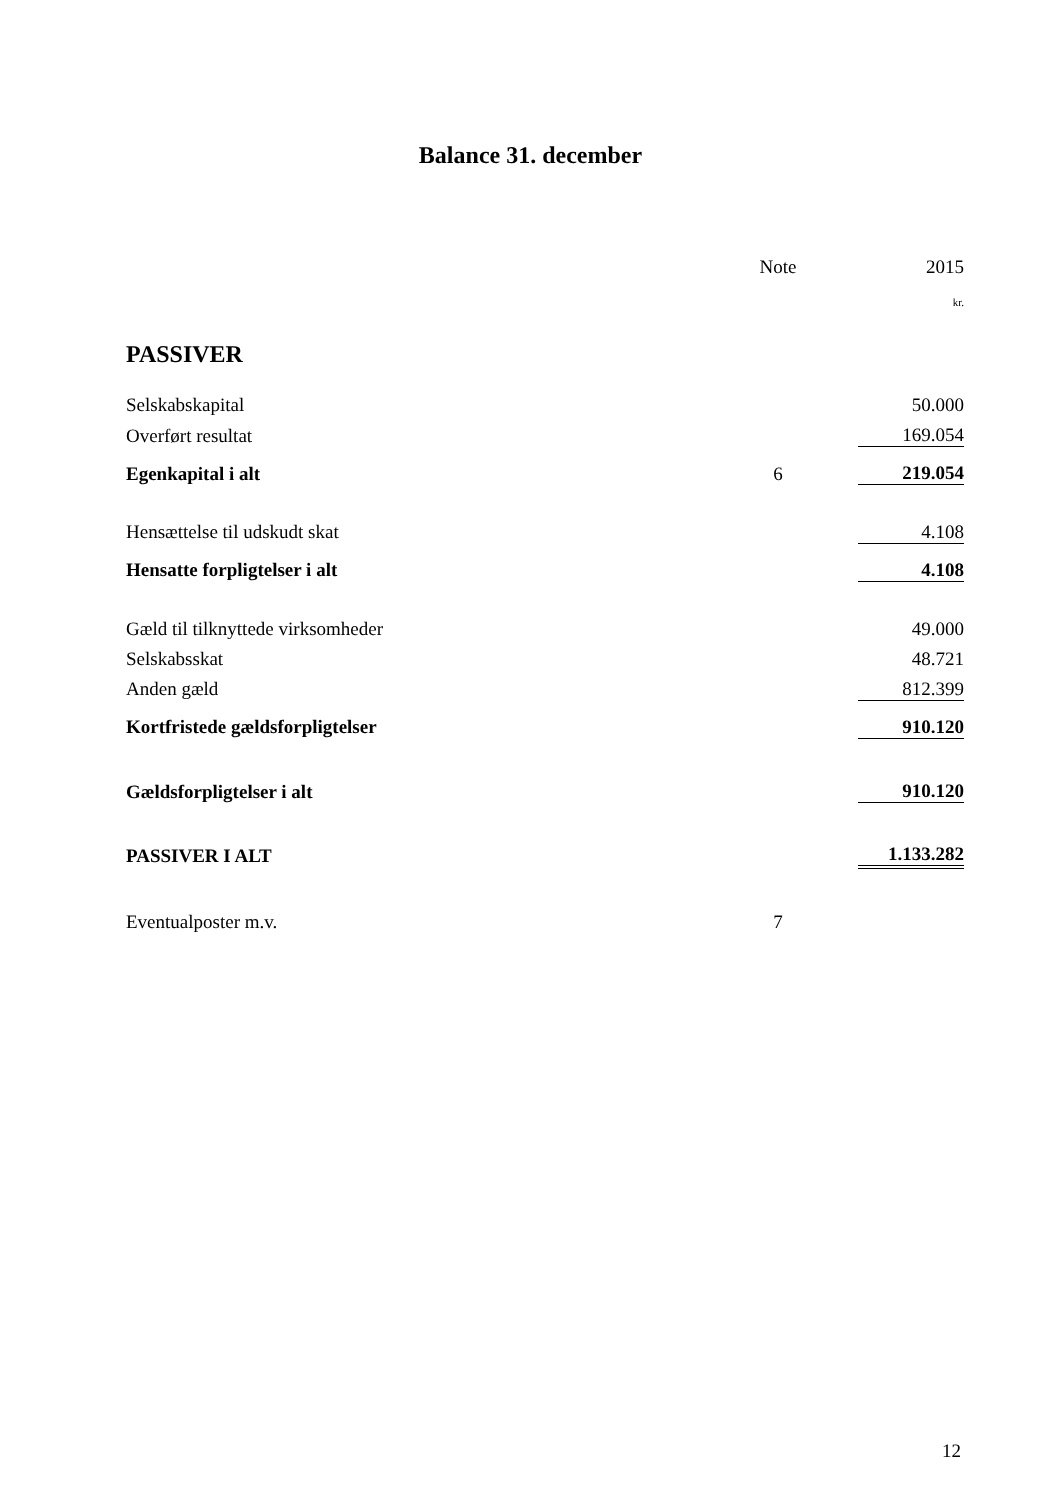Balance 31. december
| | Note | | 2015 |
| | | | kr. |
| PASSIVER | | | |
| Selskabskapital | | | 50.000 |
| Overført resultat | | | 169.054 |
| Egenkapital i alt | 6 | | 219.054 |
| Hensættelse til udskudt skat | | | 4.108 |
| Hensatte forpligtelser i alt | | | 4.108 |
| Gæld til tilknyttede virksomheder | | | 49.000 |
| Selskabsskat | | | 48.721 |
| Anden gæld | | | 812.399 |
| Kortfristede gældsforpligtelser | | | 910.120 |
| Gældsforpligtelser i alt | | | 910.120 |
| PASSIVER I ALT | | | 1.133.282 |
| Eventualposter m.v. | 7 | | |
12